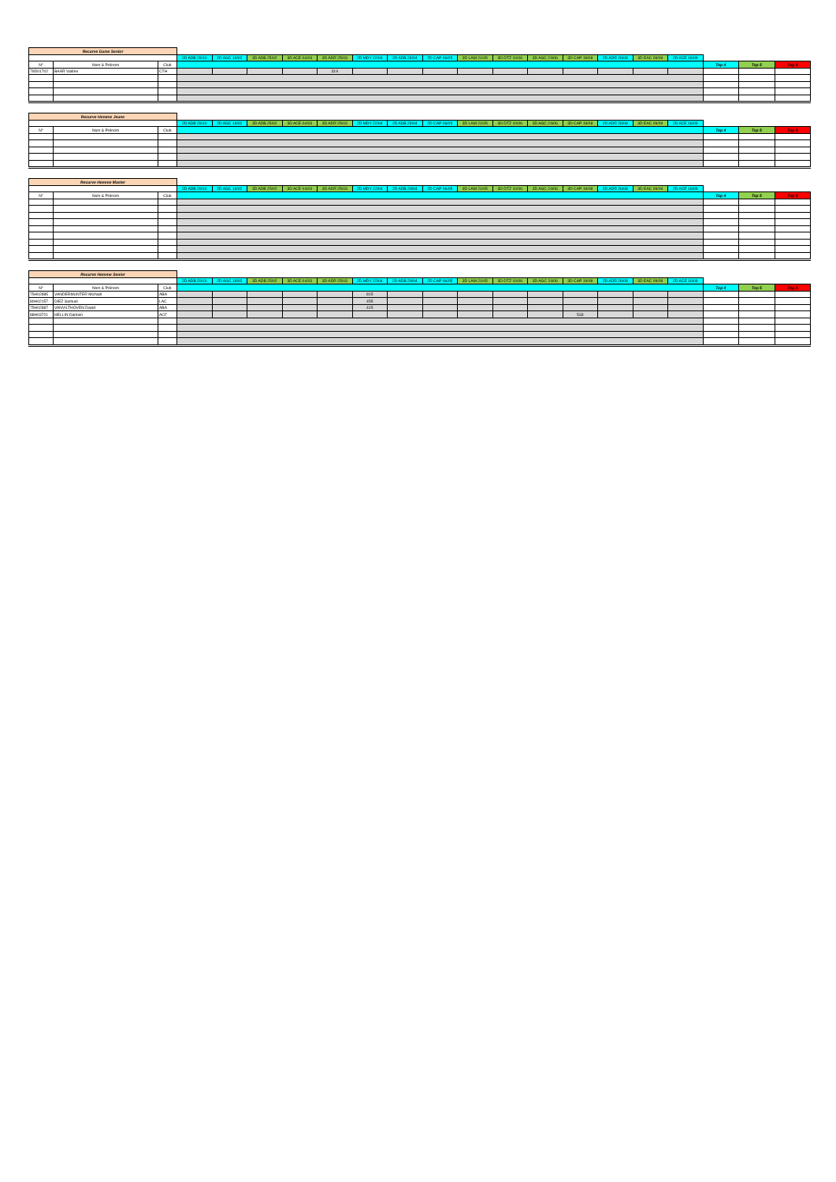| Recurve Dame Senior | | | | | | | | | | | | | | | | | | | | |
| | | | 2D ADB 29/10 | 2D AGC 18/02 | 3D ADB 25/02 | 3D ACE 04/03 | 3D ADR 25/03 | 2D MDY 22/04 | 2D ADB 29/04 | 2D CAP 06/05 | 3D LAM 21/05 | 3D DTZ 10/06 | 3D AGC 24/06 | 3D CAP 19/08 | 2D ADR 26/08 | 3D EAC 09/09 | 2D ACE 16/09 | | | |
| N° | Nom & Prénom | Club | | | | | | | | | | | | | | | | Top 4 | Top 5 | Top 9 |
| 79D01702 | BAAR Valérie | CTH | | | | | 319 | | | | | | | | | | | | | |
| Recurve Homme Jeune | | | | | | | | | | | | | | | | | | | | |
| | | | 2D ADB 29/10 | 2D AGC 18/02 | 3D ADB 25/02 | 3D ACE 04/03 | 3D ADR 25/03 | 2D MDY 22/04 | 2D ADB 29/04 | 2D CAP 06/05 | 3D LAM 21/05 | 3D DTZ 10/06 | 3D AGC 24/06 | 3D CAP 19/08 | 2D ADR 26/08 | 3D EAC 09/09 | 2D ACE 16/09 | | | |
| N° | Nom & Prénom | Club | | | | | | | | | | | | | | | | Top 4 | Top 5 | Top 9 |
| Recurve Homme Master | | | | | | | | | | | | | | | | | | | | |
| | | | 2D ADB 29/10 | 2D AGC 18/02 | 3D ADB 25/02 | 3D ACE 04/03 | 3D ADR 25/03 | 2D MDY 22/04 | 2D ADB 29/04 | 2D CAP 06/05 | 3D LAM 21/05 | 3D DTZ 10/06 | 3D AGC 24/06 | 3D CAP 19/08 | 2D ADR 26/08 | 3D EAC 09/09 | 2D ACE 16/09 | | | |
| N° | Nom & Prénom | Club | | | | | | | | | | | | | | | | Top 4 | Top 5 | Top 9 |
| Recurve Homme Senior | | | | | | | | | | | | | | | | | | | | |
| | | | 2D ADB 29/10 | 2D AGC 18/02 | 3D ADB 25/02 | 3D ACE 04/03 | 3D ADR 25/03 | 2D MDY 22/04 | 2D ADB 29/04 | 2D CAP 06/05 | 3D LAM 21/05 | 3D DTZ 10/06 | 3D AGC 24/06 | 3D CAP 19/08 | 2D ADR 26/08 | 3D EAC 09/09 | 2D ACE 16/09 | | | |
| N° | Nom & Prénom | Club | | | | | | | | | | | | | | | | Top 4 | Top 5 | Top 9 |
| 75H02885 | VANDERMUNTER Michaël | ABA | | | | | | 815 | | | | | | | | | | | | |
| 80H02157 | DIEZ Samuel | LAC | | | | | | 455 | | | | | | | | | | | | |
| 75H02887 | VANVILTHOVEN David | ABA | | | | | | 415 | | | | | | | | | | | | |
| 88H03721 | HELLIN Damien | ACF | | | | | | | | | | | | 533 | | | | | | |